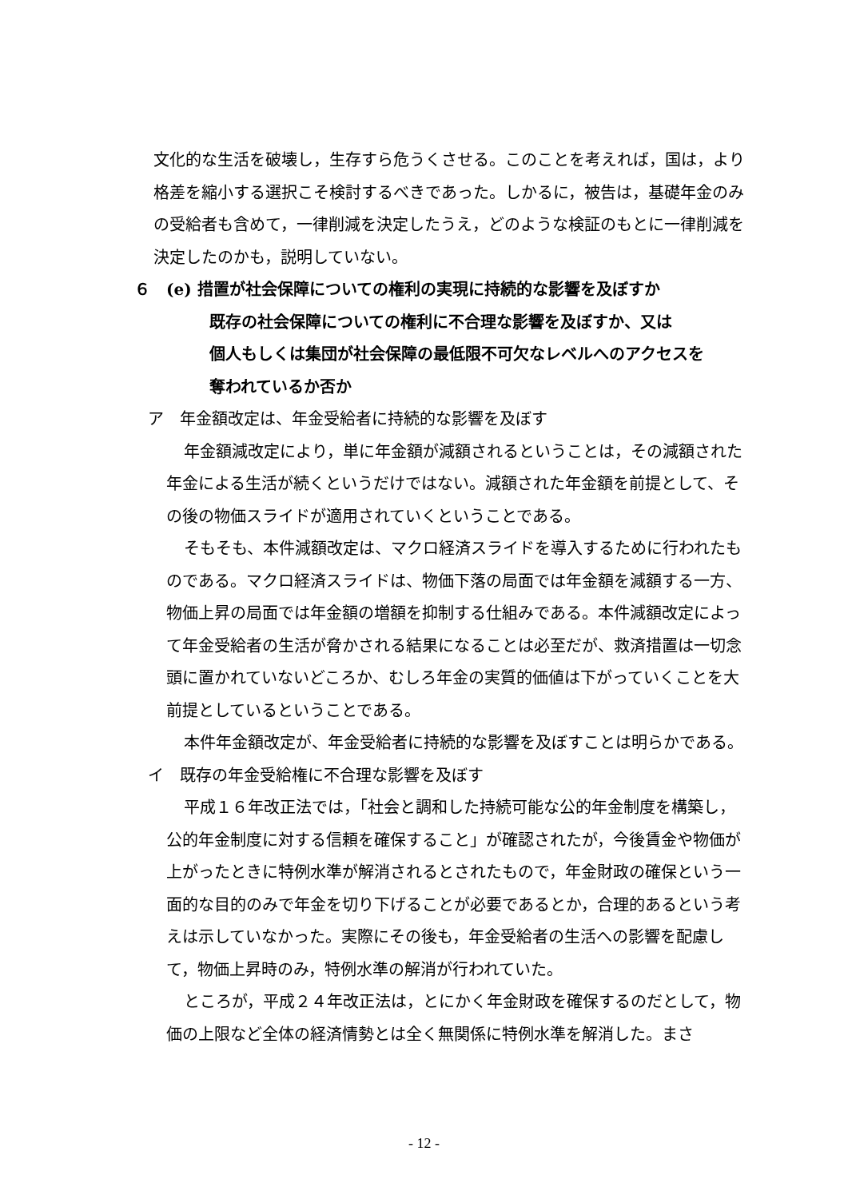文化的な生活を破壊し，生存すら危うくさせる。このことを考えれば，国は，より格差を縮小する選択こそ検討するべきであった。しかるに，被告は，基礎年金のみの受給者も含めて，一律削減を決定したうえ，どのような検証のもとに一律削減を決定したのかも，説明していない。
６　(e) 措置が社会保障についての権利の実現に持続的な影響を及ぼすか
既存の社会保障についての権利に不合理な影響を及ぼすか、又は
個人もしくは集団が社会保障の最低限不可欠なレベルへのアクセスを
奪われているか否か
ア　年金額改定は、年金受給者に持続的な影響を及ぼす
年金額減改定により，単に年金額が減額されるということは，その減額された年金による生活が続くというだけではない。減額された年金額を前提として、その後の物価スライドが適用されていくということである。
そもそも、本件減額改定は、マクロ経済スライドを導入するために行われたものである。マクロ経済スライドは、物価下落の局面では年金額を減額する一方、物価上昇の局面では年金額の増額を抑制する仕組みである。本件減額改定によって年金受給者の生活が脅かされる結果になることは必至だが、救済措置は一切念頭に置かれていないどころか、むしろ年金の実質的価値は下がっていくことを大前提としているということである。
本件年金額改定が、年金受給者に持続的な影響を及ぼすことは明らかである。
イ　既存の年金受給権に不合理な影響を及ぼす
平成１６年改正法では，「社会と調和した持続可能な公的年金制度を構築し，公的年金制度に対する信頼を確保すること」が確認されたが，今後賃金や物価が上がったときに特例水準が解消されるとされたもので，年金財政の確保という一面的な目的のみで年金を切り下げることが必要であるとか，合理的あるという考えは示していなかった。実際にその後も，年金受給者の生活への影響を配慮して，物価上昇時のみ，特例水準の解消が行われていた。
ところが，平成２４年改正法は，とにかく年金財政を確保するのだとして，物価の上限など全体の経済情勢とは全く無関係に特例水準を解消した。まさ
- 12 -